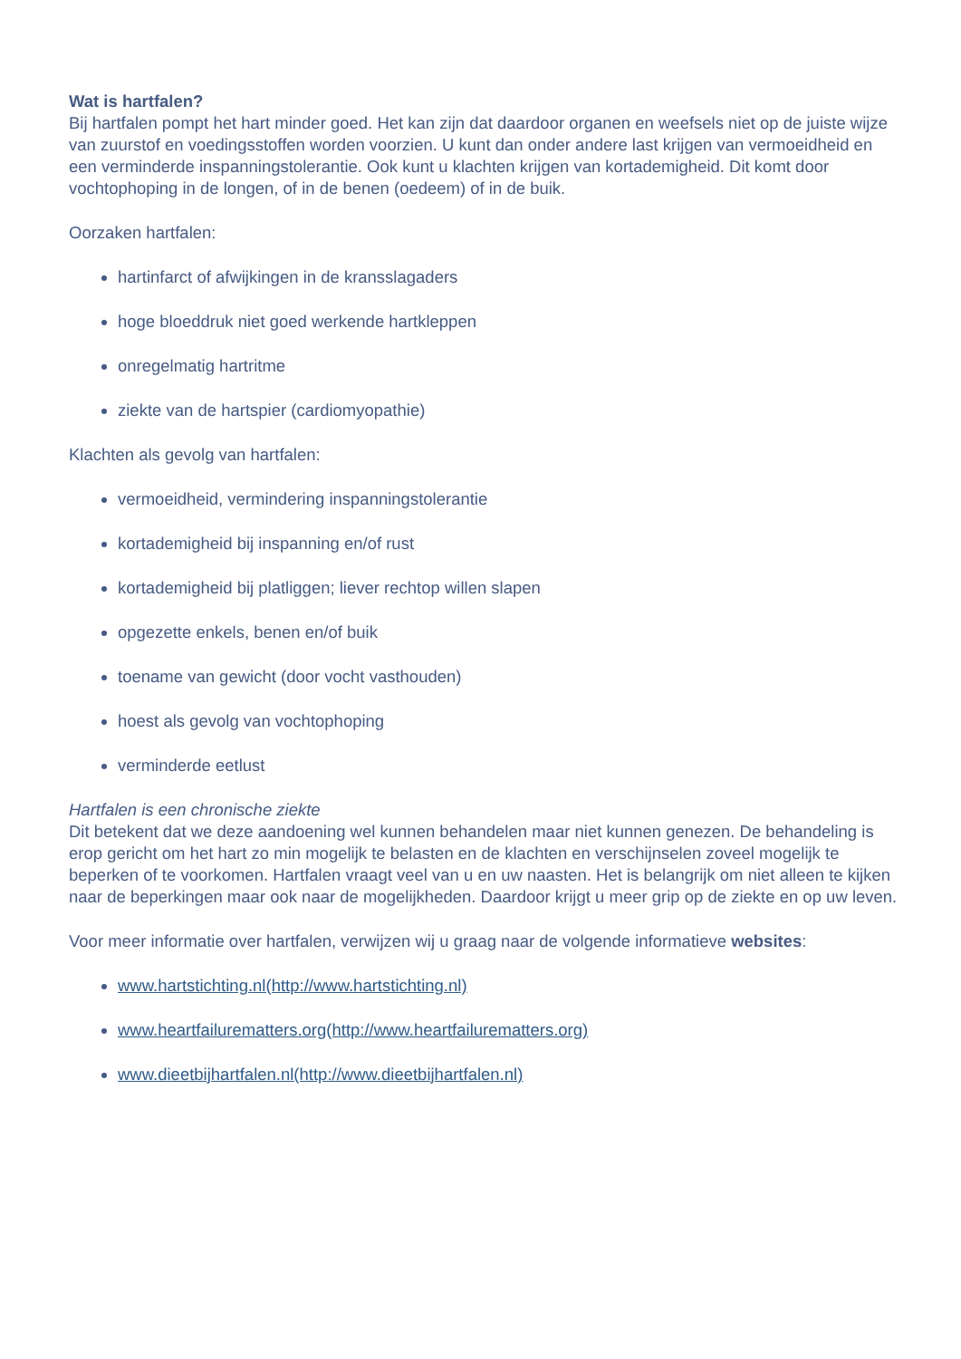Wat is hartfalen?
Bij hartfalen pompt het hart minder goed. Het kan zijn dat daardoor organen en weefsels niet op de juiste wijze van zuurstof en voedingsstoffen worden voorzien. U kunt dan onder andere last krijgen van vermoeidheid en een verminderde inspanningstolerantie. Ook kunt u klachten krijgen van kortademigheid. Dit komt door vochtophoping in de longen, of in de benen (oedeem) of in de buik.
Oorzaken hartfalen:
hartinfarct of afwijkingen in de kransslagaders
hoge bloeddruk niet goed werkende hartkleppen
onregelmatig hartritme
ziekte van de hartspier (cardiomyopathie)
Klachten als gevolg van hartfalen:
vermoeidheid, vermindering inspanningstolerantie
kortademigheid bij inspanning en/of rust
kortademigheid bij platliggen; liever rechtop willen slapen
opgezette enkels, benen en/of buik
toename van gewicht (door vocht vasthouden)
hoest als gevolg van vochtophoping
verminderde eetlust
Hartfalen is een chronische ziekte
Dit betekent dat we deze aandoening wel kunnen behandelen maar niet kunnen genezen. De behandeling is erop gericht om het hart zo min mogelijk te belasten en de klachten en verschijnselen zoveel mogelijk te beperken of te voorkomen. Hartfalen vraagt veel van u en uw naasten. Het is belangrijk om niet alleen te kijken naar de beperkingen maar ook naar de mogelijkheden. Daardoor krijgt u meer grip op de ziekte en op uw leven.
Voor meer informatie over hartfalen, verwijzen wij u graag naar de volgende informatieve websites:
www.hartstichting.nl(http://www.hartstichting.nl)
www.heartfailurematters.org(http://www.heartfailurematters.org)
www.dieetbijhartfalen.nl(http://www.dieetbijhartfalen.nl)